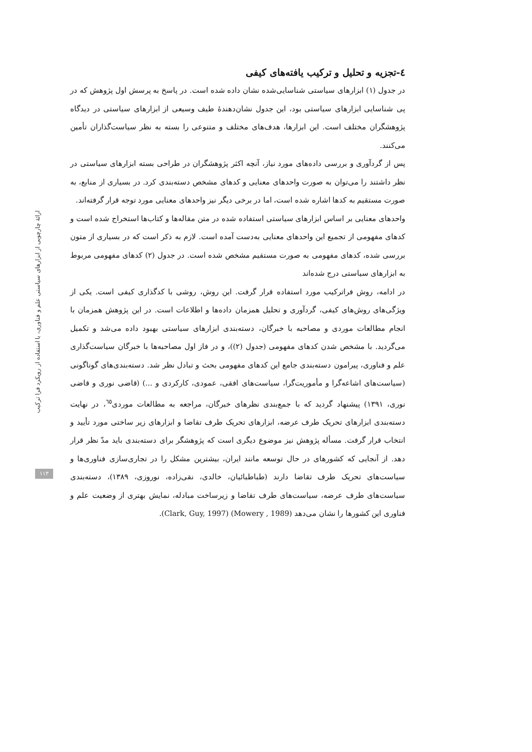٤-تجزیه و تحلیل و ترکیب یافته‌های کیفی
در جدول (۱) ابزارهای سیاستی شناسایی‌شده نشان داده شده است. در پاسخ به پرسش اول پژوهش که در پی شناسایی ابزارهای سیاستی بود، این جدول نشان‌دهندۀ طیف وسیعی از ابزارهای سیاستی در دیدگاه پژوهشگران مختلف است. این ابزارها، هدف‌های مختلف و متنوعی را بسته به نظر سیاست‌گذاران تأمین می‌کنند.
پس از گردآوری و بررسی داده‌های مورد نیاز، آنچه اکثر پژوهشگران در طراحی بسته ابزارهای سیاستی در نظر داشتند را می‌توان به صورت واحدهای معنایی و کدهای مشخص دسته‌بندی کرد. در بسیاری از منابع، به صورت مستقیم به کدها اشاره شده است، اما در برخی دیگر نیز واحدهای معنایی مورد توجه قرار گرفته‌اند.
واحدهای معنایی بر اساس ابزارهای سیاستی استفاده شده در متن مقاله‌ها و کتاب‌ها استخراج شده است و کدهای مفهومی از تجمیع این واحدهای معنایی به‌دست آمده است. لازم به ذکر است که در بسیاری از متون بررسی شده، کدهای مفهومی به صورت مستقیم مشخص شده است. در جدول (۲) کدهای مفهومی مربوط به ابزارهای سیاستی درج شده‌اند
در ادامه، روش فراترکیب مورد استفاده قرار گرفت. این روش، روشی با کدگذاری کیفی است. یکی از ویژگی‌های روش‌های کیفی، گردآوری و تحلیل همزمان داده‌ها و اطلاعات است. در این پژوهش همزمان با انجام مطالعات موردی و مصاحبه با خبرگان، دسته‌بندی ابزارهای سیاستی بهبود داده می‌شد و تکمیل می‌گردید. با مشخص شدن کدهای مفهومی (جدول (۲))، و در فاز اول مصاحبه‌ها با خبرگان سیاست‌گذاری علم و فناوری، پیرامون دسته‌بندی جامع این کدهای مفهومی بحث و تبادل نظر شد. دسته‌بندی‌های گوناگونی (سیاست‌های اشاعه‌گرا و مأموریت‌گرا، سیاست‌های افقی، عمودی، کارکردی و ...) (قاضی نوری و قاضی نوری، ۱۳۹۱) پیشنهاد گردید که با جمع‌بندی نظرهای خبرگان، مراجعه به مطالعات موردی<sup>٦٥</sup>، در نهایت دسته‌بندی ابزارهای تحریک طرف عرضه، ابزارهای تحریک طرف تقاضا و ابزارهای زیر ساختی مورد تأیید و انتخاب قرار گرفت. مسأله پژوهش نیز موضوع دیگری است که پژوهشگر برای دسته‌بندی باید مدّ نظر قرار دهد. از آنجایی که کشورهای در حال توسعه مانند ایران، بیشترین مشکل را در تجاری‌سازی فناوری‌ها و سیاست‌های تحریک طرف تقاضا دارند (طباطبائیان، خالدی، نقی‌زاده، نوروزی، ۱۳۸۹)، دسته‌بندی سیاست‌های طرف عرضه، سیاست‌های طرف تقاضا و زیرساخت مبادله، نمایش بهتری از وضعیت علم و فناوری این کشورها را نشان می‌دهد (Mowery , 1989) (Clark, Guy, 1997).
ارائۀ چارچوبی از ابزارهای سیاستی علم و فناوری، با استفاده از رویکرد فرا ترکیب
۱۱۳